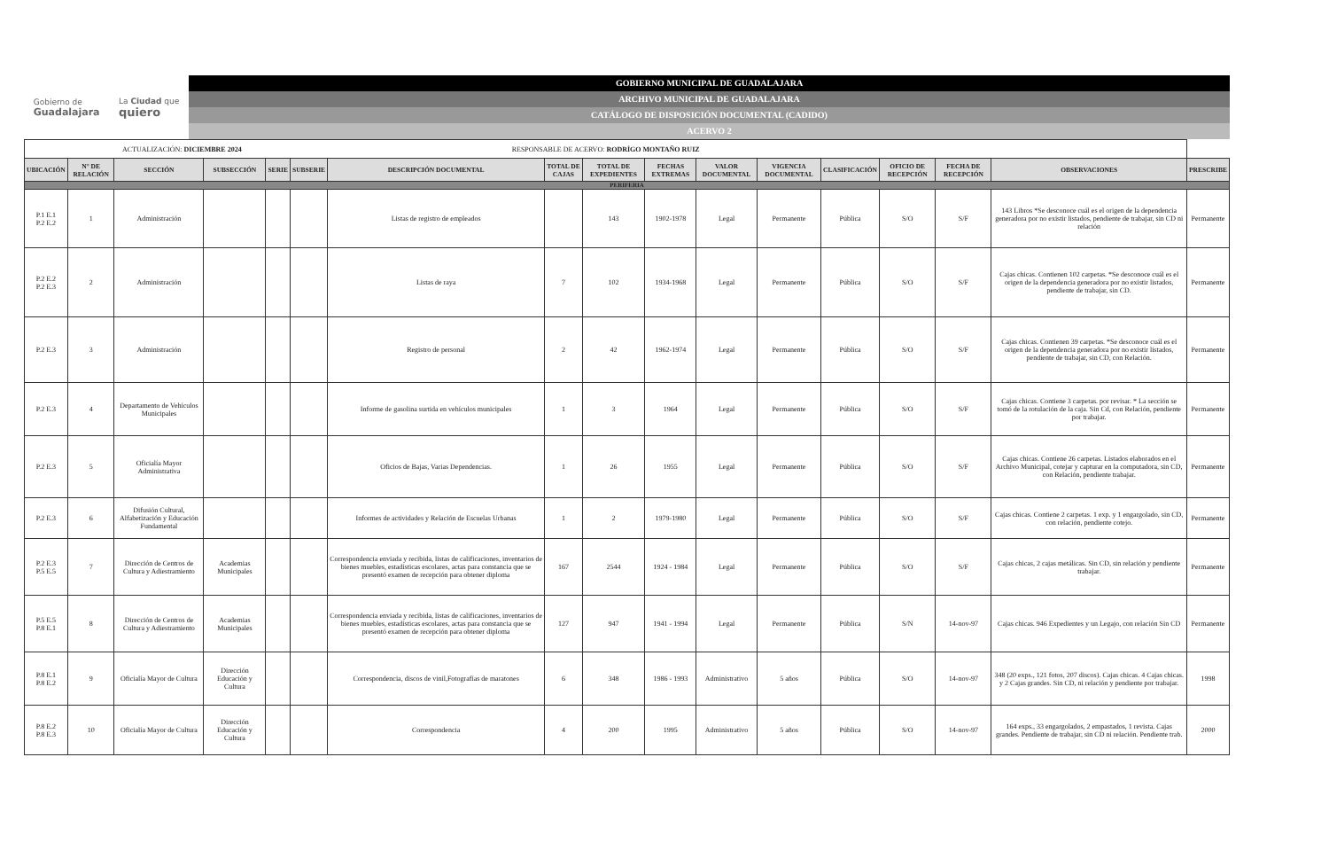Gobierno de
Guadalajara La Ciudad que
quiero
GOBIERNO MUNICIPAL DE GUADALAJARA
ARCHIVO MUNICIPAL DE GUADALAJARA
CATÁLOGO DE DISPOSICIÓN DOCUMENTAL (CADIDO)
ACERVO 2
| ACTUALIZACIÓN: DICIEMBRE 2024 RESPONSABLE DE ACERVO: RODRÍGO MONTAÑO RUIZ | | | | | | | | | | | | | | | | |
| UBICACIÓN | N° DE RELACIÓN | SECCIÓN | SUBSECCIÓN | SERIE | SUBSERIE | DESCRIPCIÓN DOCUMENTAL | TOTAL DE CAJAS | TOTAL DE EXPEDIENTES | FECHAS EXTREMAS | VALOR DOCUMENTAL | VIGENCIA DOCUMENTAL | CLASIFICACIÓN | OFICIO DE RECEPCIÓN | FECHA DE RECEPCIÓN | OBSERVACIONES | PRESCRIBE |
| PERIFERIA | | | | | | | | | | | | | | | | |
| P.1 E.1 P.2 E.2 | 1 | Administración | | | | Listas de registro de empleados | | 143 | 1902-1978 | Legal | Permanente | Pública | S/O | S/F | 143 Libros *Se desconoce cuál es el origen de la dependencia generadora por no existir listados, pendiente de trabajar, sin CD ni relación | Permanente |
| P.2 E.2 P.2 E.3 | 2 | Administración | | | | Listas de raya | 7 | 102 | 1934-1968 | Legal | Permanente | Pública | S/O | S/F | Cajas chicas. Contienen 102 carpetas. *Se desconoce cuál es el origen de la dependencia generadora por no existir listados, pendiente de trabajar, sin CD. | Permanente |
| P.2 E.3 | 3 | Administración | | | | Registro de personal | 2 | 42 | 1962-1974 | Legal | Permanente | Pública | S/O | S/F | Cajas chicas. Contienen 39 carpetas. *Se desconoce cuál es el origen de la dependencia generadora por no existir listados, pendiente de trabajar, sin CD, con Relación. | Permanente |
| P.2 E.3 | 4 | Departamento de Vehículos Municipales | | | | Informe de gasolina surtida en vehículos municipales | 1 | 3 | 1964 | Legal | Permanente | Pública | S/O | S/F | Cajas chicas. Contiene 3 carpetas. por revisar. * La sección se tomó de la rotulación de la caja. Sin Cd, con Relación, pendiente por trabajar. | Permanente |
| P.2 E.3 | 5 | Oficialía Mayor Administrativa | | | | Oficios de Bajas, Varias Dependencias. | 1 | 26 | 1955 | Legal | Permanente | Pública | S/O | S/F | Cajas chicas. Contiene 26 carpetas. Listados elaborados en el Archivo Municipal, cotejar y capturar en la computadora, sin CD, con Relación, pendiente trabajar. | Permanente |
| P.2 E.3 | 6 | Difusión Cultural, Alfabetización y Educación Fundamental | | | | Informes de actividades y Relación de Escuelas Urbanas | 1 | 2 | 1979-1980 | Legal | Permanente | Pública | S/O | S/F | Cajas chicas. Contiene 2 carpetas. 1 exp. y 1 engargolado, sin CD, con relación, pendiente cotejo. | Permanente |
| P.2 E.3 P.5 E.5 | 7 | Dirección de Centros de Cultura y Adiestramiento | Academias Municipales | | | Correspondencia enviada y recibida, listas de calificaciones, inventarios de bienes muebles, estadísticas escolares, actas para constancia que se presentó examen de recepción para obtener diploma | 167 | 2544 | 1924 - 1984 | Legal | Permanente | Pública | S/O | S/F | Cajas chicas, 2 cajas metálicas. Sin CD, sin relación y pendiente trabajar. | Permanente |
| P.5 E.5 P.8 E.1 | 8 | Dirección de Centros de Cultura y Adiestramiento | Academias Municipales | | | Correspondencia enviada y recibida, listas de calificaciones, inventarios de bienes muebles, estadísticas escolares, actas para constancia que se presentó examen de recepción para obtener diploma | 127 | 947 | 1941 - 1994 | Legal | Permanente | Pública | S/N | 14-nov-97 | Cajas chicas. 946 Expedientes y un Legajo, con relación Sin CD | Permanente |
| P.8 E.1 P.8 E.2 | 9 | Oficialía Mayor de Cultura | Dirección Educación y Cultura | | | Correspondencia, discos de vinil,Fotografías de maratones | 6 | 348 | 1986 - 1993 | Administrativo | 5 años | Pública | S/O | 14-nov-97 | 348 (20 exps., 121 fotos, 207 discos). Cajas chicas. 4 Cajas chicas. y 2 Cajas grandes. Sin CD, ni relación y pendiente por trabajar. | 1998 |
| P.8 E.2 P.8 E.3 | 10 | Oficialía Mayor de Cultura | Dirección Educación y Cultura | | | Correspondencia | 4 | 200 | 1995 | Administrativo | 5 años | Pública | S/O | 14-nov-97 | 164 exps., 33 engargolados, 2 empastados, 1 revista. Cajas grandes. Pendiente de trabajar, sin CD ni relación. Pendiente trab. | 2000 |